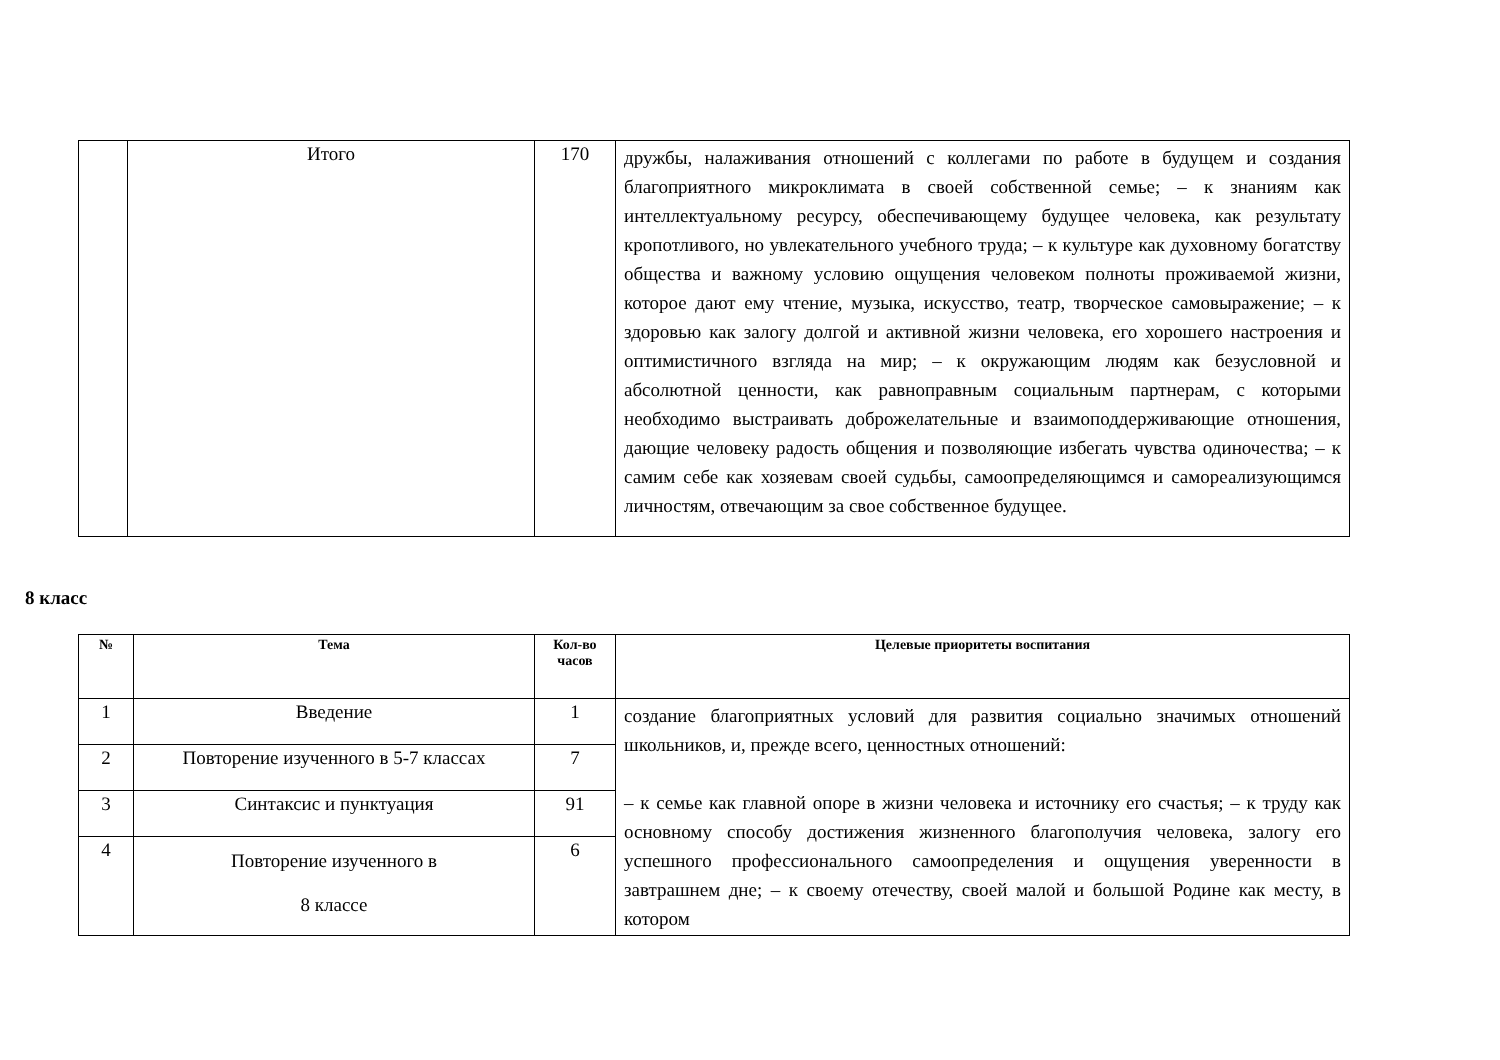| | Итого | 170 | дружбы, налаживания отношений с коллегами по работе в будущем и создания благоприятного микроклимата в своей собственной семье; – к знаниям как интеллектуальному ресурсу, обеспечивающему будущее человека, как результату кропотливого, но увлекательного учебного труда; – к культуре как духовному богатству общества и важному условию ощущения человеком полноты проживаемой жизни, которое дают ему чтение, музыка, искусство, театр, творческое самовыражение; – к здоровью как залогу долгой и активной жизни человека, его хорошего настроения и оптимистичного взгляда на мир; – к окружающим людям как безусловной и абсолютной ценности, как равноправным социальным партнерам, с которыми необходимо выстраивать доброжелательные и взаимоподдерживающие отношения, дающие человеку радость общения и позволяющие избегать чувства одиночества; – к самим себе как хозяевам своей судьбы, самоопределяющимся и самореализующимся личностям, отвечающим за свое собственное будущее. |
8 класс
| № | Тема | Кол-во часов | Целевые приоритеты воспитания |
| --- | --- | --- | --- |
| 1 | Введение | 1 | создание благоприятных условий для развития социально значимых отношений школьников, и, прежде всего, ценностных отношений: – к семье как главной опоре в жизни человека и источнику его счастья; – к труду как основному способу достижения жизненного благополучия человека, залогу его успешного профессионального самоопределения и ощущения уверенности в завтрашнем дне; – к своему отечеству, своей малой и большой Родине как месту, в котором |
| 2 | Повторение изученного в 5-7 классах | 7 | |
| 3 | Синтаксис и пунктуация | 91 | |
| 4 | Повторение изученного в 8 классе | 6 | |